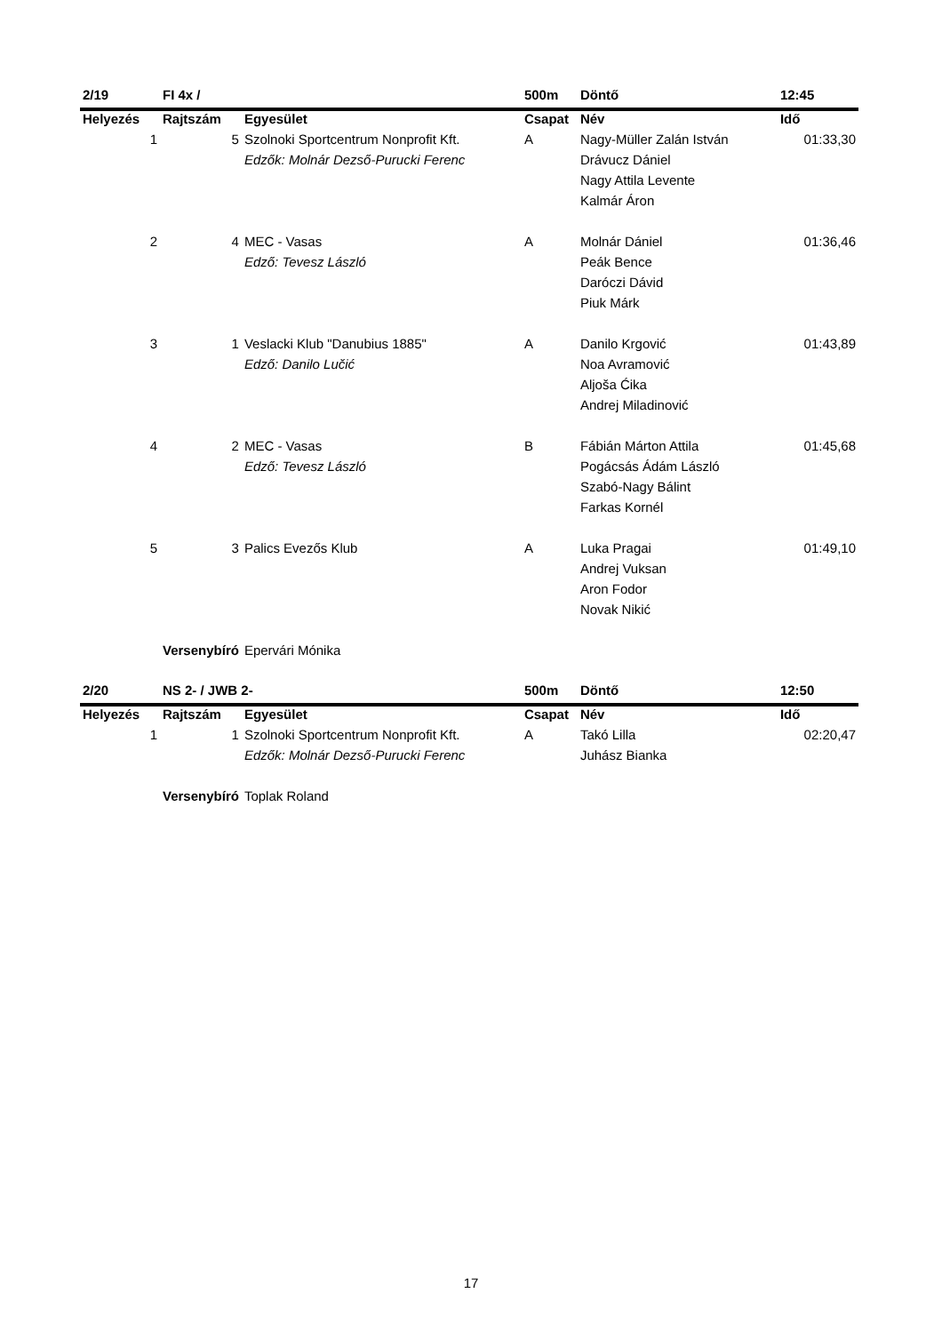| 2/19 | FI 4x / | | 500m | Döntő | 12:45 |
| Helyezés | Rajtszám | Egyesület | Csapat | Név | Idő |
| 1 | 5 | Szolnoki Sportcentrum Nonprofit Kft. | A | Nagy-Müller Zalán István | 01:33,30 |
| | | Edzők: Molnár Dezső-Purucki Ferenc | | Drávucz Dániel | |
| | | | | Nagy Attila Levente | |
| | | | | Kalmár Áron | |
| 2 | 4 | MEC - Vasas | A | Molnár Dániel | 01:36,46 |
| | | Edző: Tevesz László | | Peák Bence | |
| | | | | Daróczi Dávid | |
| | | | | Piuk Márk | |
| 3 | 1 | Veslacki Klub "Danubius 1885" | A | Danilo Krgović | 01:43,89 |
| | | Edző: Danilo Lučić | | Noa Avramović | |
| | | | | Aljoša Ćika | |
| | | | | Andrej Miladinović | |
| 4 | 2 | MEC - Vasas | B | Fábián Márton Attila | 01:45,68 |
| | | Edző: Tevesz László | | Pogácsás Ádám László | |
| | | | | Szabó-Nagy Bálint | |
| | | | | Farkas Kornél | |
| 5 | 3 | Palics Evezős Klub | A | Luka Pragai | 01:49,10 |
| | | | | Andrej Vuksan | |
| | | | | Aron Fodor | |
| | | | | Novak Nikić | |
| | Versenybíró | Epervári Mónika | | | |
| 2/20 | NS 2- / JWB 2- | | 500m | Döntő | 12:50 |
| Helyezés | Rajtszám | Egyesület | Csapat | Név | Idő |
| 1 | 1 | Szolnoki Sportcentrum Nonprofit Kft. | A | Takó Lilla | 02:20,47 |
| | | Edzők: Molnár Dezső-Purucki Ferenc | | Juhász Bianka | |
| | Versenybíró | Toplak Roland | | | |
17